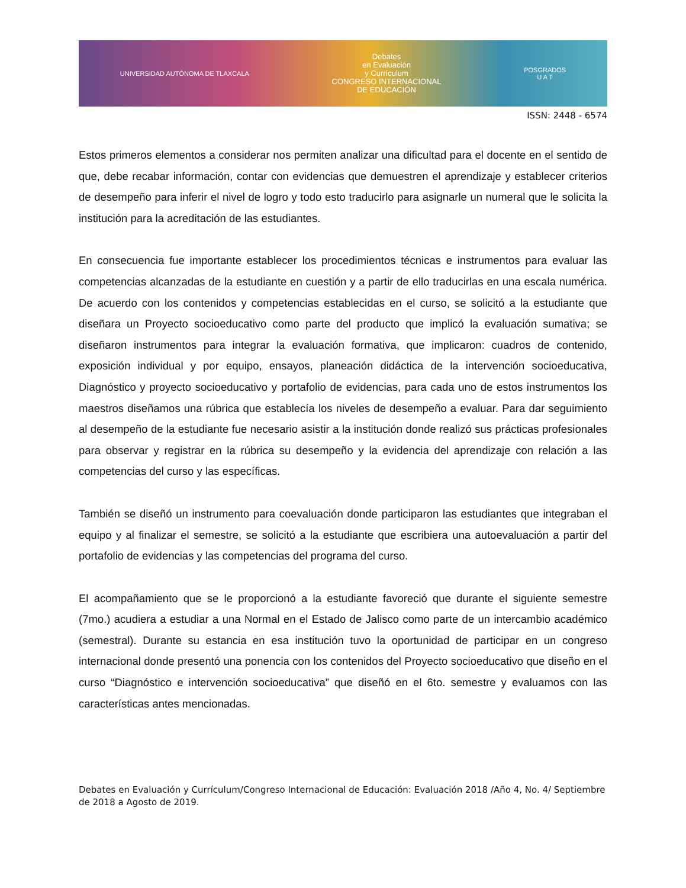UNIVERSIDAD AUTÓNOMA DE TLAXCALA
Debates
en Evaluación
y Currículum
CONGRESO INTERNACIONAL
DE EDUCACIÓN
POSGRADOS
U A T
ISSN: 2448 - 6574
Estos primeros elementos a considerar nos permiten analizar una dificultad para el docente en el sentido de que, debe recabar información, contar con evidencias que demuestren el aprendizaje y establecer criterios de desempeño para inferir el nivel de logro y todo esto traducirlo para asignarle un numeral que le solicita la institución para la acreditación de las estudiantes.
En consecuencia fue importante establecer los procedimientos técnicas e instrumentos para evaluar las competencias alcanzadas de la estudiante en cuestión y a partir de ello traducirlas en una escala numérica. De acuerdo con los contenidos y competencias establecidas en el curso, se solicitó a la estudiante que diseñara un Proyecto socioeducativo como parte del producto que implicó la evaluación sumativa; se diseñaron instrumentos para integrar la evaluación formativa, que implicaron: cuadros de contenido, exposición individual y por equipo, ensayos, planeación didáctica de la intervención socioeducativa, Diagnóstico y proyecto socioeducativo y portafolio de evidencias, para cada uno de estos instrumentos los maestros diseñamos una rúbrica que establecía los niveles de desempeño a evaluar. Para dar seguimiento al desempeño de la estudiante fue necesario asistir a la institución donde realizó sus prácticas profesionales para observar y registrar en la rúbrica su desempeño y la evidencia del aprendizaje con relación a las competencias del curso y las específicas.
También se diseñó un instrumento para coevaluación donde participaron las estudiantes que integraban el equipo y al finalizar el semestre, se solicitó a la estudiante que escribiera una autoevaluación a partir del portafolio de evidencias y las competencias del programa del curso.
El acompañamiento que se le proporcionó a la estudiante favoreció que durante el siguiente semestre (7mo.) acudiera a estudiar a una Normal en el Estado de Jalisco como parte de un intercambio académico (semestral). Durante su estancia en esa institución tuvo la oportunidad de participar en un congreso internacional donde presentó una ponencia con los contenidos del Proyecto socioeducativo que diseño en el curso “Diagnóstico e intervención socioeducativa” que diseñó en el 6to. semestre y evaluamos con las características antes mencionadas.
Debates en Evaluación y Currículum/Congreso Internacional de Educación: Evaluación 2018 /Año 4, No. 4/ Septiembre de 2018 a Agosto de 2019.